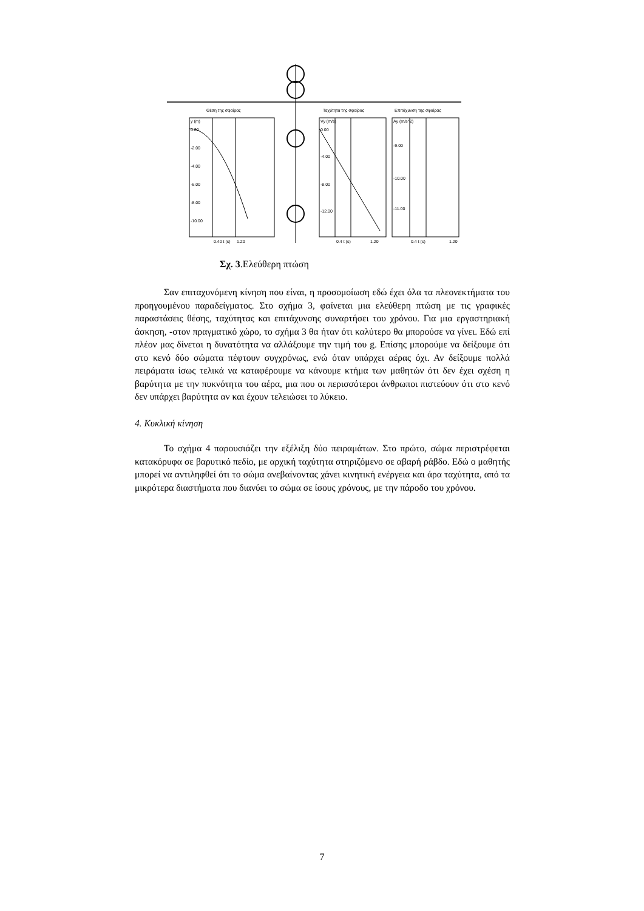Θέση της σφαίρας
Ταχύτητα της σφαίρας
Επιτάχυνση της σφαίρας
y (m)
0.00
-2.00
-4.00
-6.00
-8.00
-10.00
0.40 t (s)
1.20
Vy (m/s)
0.00
-4.00
-8.00
-12.00
0.4 t (s)
1.20
Ay (m/s^2)
-9.00
-10.00
-11.00
0.4 t (s)
1.20
Σχ. 3.Ελεύθερη πτώση
Σαν επιταχυνόμενη κίνηση που είναι, η προσομοίωση εδώ έχει όλα τα πλεονεκτήματα του προηγουμένου παραδείγματος. Στο σχήμα 3, φαίνεται μια ελεύθερη πτώση με τις γραφικές παραστάσεις θέσης, ταχύτητας και επιτάχυνσης συναρτήσει του χρόνου. Για μια εργαστηριακή άσκηση, -στον πραγματικό χώρο, το σχήμα 3 θα ήταν ότι καλύτερο θα μπορούσε να γίνει. Εδώ επί πλέον μας δίνεται η δυνατότητα να αλλάξουμε την τιμή του g. Επίσης μπορούμε να δείξουμε ότι στο κενό δύο σώματα πέφτουν συγχρόνως, ενώ όταν υπάρχει αέρας όχι. Αν δείξουμε πολλά πειράματα ίσως τελικά να καταφέρουμε να κάνουμε κτήμα των μαθητών ότι δεν έχει σχέση η βαρύτητα με την πυκνότητα του αέρα, μια που οι περισσότεροι άνθρωποι πιστεύουν ότι στο κενό δεν υπάρχει βαρύτητα αν και έχουν τελειώσει το λύκειο.
4. Κυκλική κίνηση
Το σχήμα 4 παρουσιάζει την εξέλιξη δύο πειραμάτων. Στο πρώτο, σώμα περιστρέφεται κατακόρυφα σε βαρυτικό πεδίο, με αρχική ταχύτητα στηριζόμενο σε αβαρή ράβδο. Εδώ ο μαθητής μπορεί να αντιληφθεί ότι το σώμα ανεβαίνοντας χάνει κινητική ενέργεια και άρα ταχύτητα, από τα μικρότερα διαστήματα που διανύει το σώμα σε ίσους χρόνους, με την πάροδο του χρόνου.
7